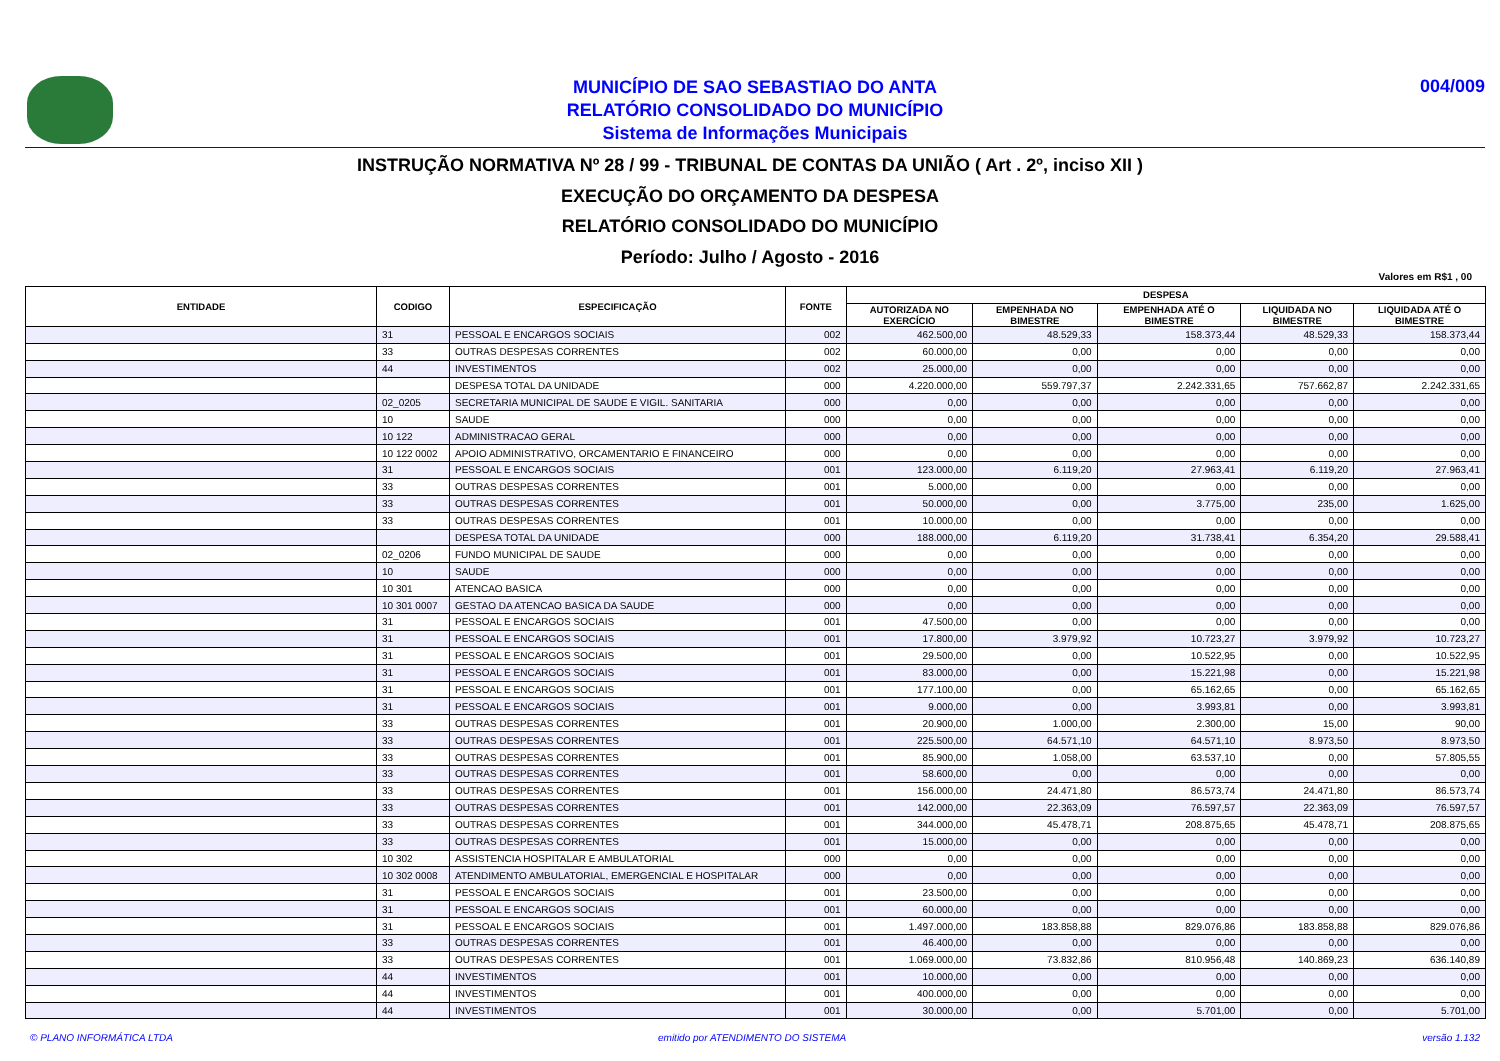MUNICÍPIO DE SAO SEBASTIAO DO ANTA
RELATÓRIO CONSOLIDADO DO MUNICÍPIO
Sistema de Informações Municipais
004/009
INSTRUÇÃO NORMATIVA Nº 28 / 99 - TRIBUNAL DE CONTAS DA UNIÃO ( Art . 2º, inciso XII )
EXECUÇÃO DO ORÇAMENTO DA DESPESA
RELATÓRIO CONSOLIDADO DO MUNICÍPIO
Período: Julho / Agosto - 2016
Valores em R$1 , 00
| ENTIDADE | CODIGO | ESPECIFICAÇÃO | FONTE | DESPESA | | | | |
| --- | --- | --- | --- | --- | --- | --- | --- | --- |
| | | | | AUTORIZADA NO EXERCÍCIO | EMPENHADA NO BIMESTRE | EMPENHADA ATÉ O BIMESTRE | LIQUIDADA NO BIMESTRE | LIQUIDADA ATÉ O BIMESTRE |
| | 31 | PESSOAL E ENCARGOS SOCIAIS | 002 | 462.500,00 | 48.529,33 | 158.373,44 | 48.529,33 | 158.373,44 |
| | 33 | OUTRAS DESPESAS CORRENTES | 002 | 60.000,00 | 0,00 | 0,00 | 0,00 | 0,00 |
| | 44 | INVESTIMENTOS | 002 | 25.000,00 | 0,00 | 0,00 | 0,00 | 0,00 |
| | | DESPESA TOTAL DA UNIDADE | 000 | 4.220.000,00 | 559.797,37 | 2.242.331,65 | 757.662,87 | 2.242.331,65 |
| | 02_0205 | SECRETARIA MUNICIPAL DE SAUDE E VIGIL. SANITARIA | 000 | 0,00 | 0,00 | 0,00 | 0,00 | 0,00 |
| | 10 | SAUDE | 000 | 0,00 | 0,00 | 0,00 | 0,00 | 0,00 |
| | 10 122 | ADMINISTRACAO GERAL | 000 | 0,00 | 0,00 | 0,00 | 0,00 | 0,00 |
| | 10 122 0002 | APOIO ADMINISTRATIVO, ORCAMENTARIO E FINANCEIRO | 000 | 0,00 | 0,00 | 0,00 | 0,00 | 0,00 |
| | 31 | PESSOAL E ENCARGOS SOCIAIS | 001 | 123.000,00 | 6.119,20 | 27.963,41 | 6.119,20 | 27.963,41 |
| | 33 | OUTRAS DESPESAS CORRENTES | 001 | 5.000,00 | 0,00 | 0,00 | 0,00 | 0,00 |
| | 33 | OUTRAS DESPESAS CORRENTES | 001 | 50.000,00 | 0,00 | 3.775,00 | 235,00 | 1.625,00 |
| | 33 | OUTRAS DESPESAS CORRENTES | 001 | 10.000,00 | 0,00 | 0,00 | 0,00 | 0,00 |
| | | DESPESA TOTAL DA UNIDADE | 000 | 188.000,00 | 6.119,20 | 31.738,41 | 6.354,20 | 29.588,41 |
| | 02_0206 | FUNDO MUNICIPAL DE SAUDE | 000 | 0,00 | 0,00 | 0,00 | 0,00 | 0,00 |
| | 10 | SAUDE | 000 | 0,00 | 0,00 | 0,00 | 0,00 | 0,00 |
| | 10 301 | ATENCAO BASICA | 000 | 0,00 | 0,00 | 0,00 | 0,00 | 0,00 |
| | 10 301 0007 | GESTAO DA ATENCAO BASICA DA SAUDE | 000 | 0,00 | 0,00 | 0,00 | 0,00 | 0,00 |
| | 31 | PESSOAL E ENCARGOS SOCIAIS | 001 | 47.500,00 | 0,00 | 0,00 | 0,00 | 0,00 |
| | 31 | PESSOAL E ENCARGOS SOCIAIS | 001 | 17.800,00 | 3.979,92 | 10.723,27 | 3.979,92 | 10.723,27 |
| | 31 | PESSOAL E ENCARGOS SOCIAIS | 001 | 29.500,00 | 0,00 | 10.522,95 | 0,00 | 10.522,95 |
| | 31 | PESSOAL E ENCARGOS SOCIAIS | 001 | 83.000,00 | 0,00 | 15.221,98 | 0,00 | 15.221,98 |
| | 31 | PESSOAL E ENCARGOS SOCIAIS | 001 | 177.100,00 | 0,00 | 65.162,65 | 0,00 | 65.162,65 |
| | 31 | PESSOAL E ENCARGOS SOCIAIS | 001 | 9.000,00 | 0,00 | 3.993,81 | 0,00 | 3.993,81 |
| | 33 | OUTRAS DESPESAS CORRENTES | 001 | 20.900,00 | 1.000,00 | 2.300,00 | 15,00 | 90,00 |
| | 33 | OUTRAS DESPESAS CORRENTES | 001 | 225.500,00 | 64.571,10 | 64.571,10 | 8.973,50 | 8.973,50 |
| | 33 | OUTRAS DESPESAS CORRENTES | 001 | 85.900,00 | 1.058,00 | 63.537,10 | 0,00 | 57.805,55 |
| | 33 | OUTRAS DESPESAS CORRENTES | 001 | 58.600,00 | 0,00 | 0,00 | 0,00 | 0,00 |
| | 33 | OUTRAS DESPESAS CORRENTES | 001 | 156.000,00 | 24.471,80 | 86.573,74 | 24.471,80 | 86.573,74 |
| | 33 | OUTRAS DESPESAS CORRENTES | 001 | 142.000,00 | 22.363,09 | 76.597,57 | 22.363,09 | 76.597,57 |
| | 33 | OUTRAS DESPESAS CORRENTES | 001 | 344.000,00 | 45.478,71 | 208.875,65 | 45.478,71 | 208.875,65 |
| | 33 | OUTRAS DESPESAS CORRENTES | 001 | 15.000,00 | 0,00 | 0,00 | 0,00 | 0,00 |
| | 10 302 | ASSISTENCIA HOSPITALAR E AMBULATORIAL | 000 | 0,00 | 0,00 | 0,00 | 0,00 | 0,00 |
| | 10 302 0008 | ATENDIMENTO AMBULATORIAL, EMERGENCIAL E HOSPITALAR | 000 | 0,00 | 0,00 | 0,00 | 0,00 | 0,00 |
| | 31 | PESSOAL E ENCARGOS SOCIAIS | 001 | 23.500,00 | 0,00 | 0,00 | 0,00 | 0,00 |
| | 31 | PESSOAL E ENCARGOS SOCIAIS | 001 | 60.000,00 | 0,00 | 0,00 | 0,00 | 0,00 |
| | 31 | PESSOAL E ENCARGOS SOCIAIS | 001 | 1.497.000,00 | 183.858,88 | 829.076,86 | 183.858,88 | 829.076,86 |
| | 33 | OUTRAS DESPESAS CORRENTES | 001 | 46.400,00 | 0,00 | 0,00 | 0,00 | 0,00 |
| | 33 | OUTRAS DESPESAS CORRENTES | 001 | 1.069.000,00 | 73.832,86 | 810.956,48 | 140.869,23 | 636.140,89 |
| | 44 | INVESTIMENTOS | 001 | 10.000,00 | 0,00 | 0,00 | 0,00 | 0,00 |
| | 44 | INVESTIMENTOS | 001 | 400.000,00 | 0,00 | 0,00 | 0,00 | 0,00 |
| | 44 | INVESTIMENTOS | 001 | 30.000,00 | 0,00 | 5.701,00 | 0,00 | 5.701,00 |
© PLANO INFORMÁTICA LTDA
emitido por ATENDIMENTO DO SISTEMA
versão 1.132